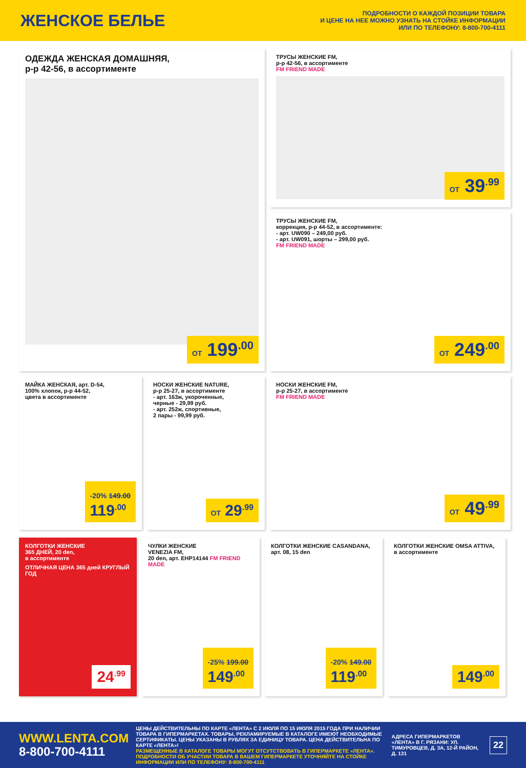ЖЕНСКОЕ БЕЛЬЕ
ПОДРОБНОСТИ О КАЖДОЙ ПОЗИЦИИ ТОВАРА
И ЦЕНЕ НА НЕЕ МОЖНО УЗНАТЬ НА СТОЙКЕ ИНФОРМАЦИИ
ИЛИ ПО ТЕЛЕФОНУ: 8-800-700-4111
ОДЕЖДА ЖЕНСКАЯ ДОМАШНЯЯ,
р-р 42-56, в ассортименте
ОТ 199<sup>.00</sup>
ТРУСЫ ЖЕНСКИЕ FM,
р-р 42-56, в ассортименте
FM FRIEND MADE
ОТ 39<sup>.99</sup>
ТРУСЫ ЖЕНСКИЕ FM,
коррекция, р-р 44-52, в ассортименте:
- арт. UW090 – 249,00 руб.
- арт. UW091, шорты – 299,00 руб.
FM FRIEND MADE
ОТ 249<sup>.00</sup>
МАЙКА ЖЕНСКАЯ, арт. D-54,
100% хлопок, р-р 44-52,
цвета в ассортименте
-20% 149.00
119<sup>.00</sup>
НОСКИ ЖЕНСКИЕ NATURE,
р-р 25-27, в ассортименте
- арт. 163ж, укороченные,
черные - 29,99 руб.
- арт. 252ж, спортивные,
2 пары - 99,99 руб.
ОТ 29<sup>.99</sup>
НОСКИ ЖЕНСКИЕ FM,
р-р 25-27, в ассортименте
FM FRIEND MADE
ОТ 49<sup>.99</sup>
КОЛГОТКИ ЖЕНСКИЕ
365 ДНЕЙ, 20 den,
в ассортименте
ОТЛИЧНАЯ ЦЕНА 365 дней КРУГЛЫЙ ГОД
24<sup>.99</sup>
ЧУЛКИ ЖЕНСКИЕ
VENEZIA FM,
20 den, арт. EHP14144 FM FRIEND MADE
-25% 199.00
149<sup>.00</sup>
КОЛГОТКИ ЖЕНСКИЕ CASANDANA,
арт. 08, 15 den
-20% 149.00
119<sup>.00</sup>
КОЛГОТКИ ЖЕНСКИЕ OMSA ATTIVA,
в ассортименте
149<sup>.00</sup>
WWW.LENTA.COM
8-800-700-4111
ЦЕНЫ ДЕЙСТВИТЕЛЬНЫ ПО КАРТЕ «ЛЕНТА» С 2 ИЮЛЯ ПО 15 ИЮЛЯ 2015 ГОДА ПРИ НАЛИЧИИ ТОВАРА В ГИПЕРМАРКЕТАХ. ТОВАРЫ, РЕКЛАМИРУЕМЫЕ В КАТАЛОГЕ ИМЕЮТ НЕОБХОДИМЫЕ СЕРТИФИКАТЫ. ЦЕНЫ УКАЗАНЫ В РУБЛЯХ ЗА ЕДИНИЦУ ТОВАРА. ЦЕНА ДЕЙСТВИТЕЛЬНА ПО КАРТЕ «ЛЕНТА»!
РАЗМЕЩЕННЫЕ В КАТАЛОГЕ ТОВАРЫ МОГУТ ОТСУТСТВОВАТЬ В ГИПЕРМАРКЕТЕ «ЛЕНТА». ПОДРОБНОСТИ ОБ УЧАСТИИ ТОВАРА В ВАШЕМ ГИПЕРМАРКЕТЕ УТОЧНЯЙТЕ НА СТОЙКЕ ИНФОРМАЦИИ ИЛИ ПО ТЕЛЕФОНУ: 8-800-700-4111
АДРЕСА ГИПЕРМАРКЕТОВ «ЛЕНТА» В Г. РЯЗАНИ: УЛ. ТИМУРОВЦЕВ, Д. 3А, 12-Й РАЙОН, Д. 131
22